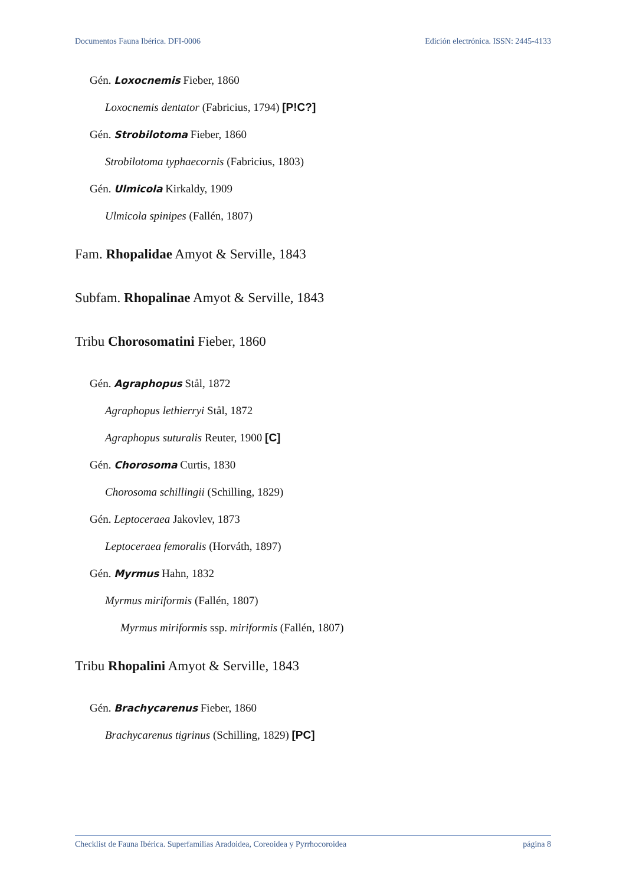Documentos Fauna Ibérica. DFI-0006 Edición electrónica. ISSN: 2445-4133
Gén. Loxocnemis Fieber, 1860
Loxocnemis dentator (Fabricius, 1794) [P!C?]
Gén. Strobilotoma Fieber, 1860
Strobilotoma typhaecornis (Fabricius, 1803)
Gén. Ulmicola Kirkaldy, 1909
Ulmicola spinipes (Fallén, 1807)
Fam. Rhopalidae Amyot & Serville, 1843
Subfam. Rhopalinae Amyot & Serville, 1843
Tribu Chorosomatini Fieber, 1860
Gén. Agraphopus Stål, 1872
Agraphopus lethierryi Stål, 1872
Agraphopus suturalis Reuter, 1900 [C]
Gén. Chorosoma Curtis, 1830
Chorosoma schillingii (Schilling, 1829)
Gén. Leptoceraea Jakovlev, 1873
Leptoceraea femoralis (Horváth, 1897)
Gén. Myrmus Hahn, 1832
Myrmus miriformis (Fallén, 1807)
Myrmus miriformis ssp. miriformis (Fallén, 1807)
Tribu Rhopalini Amyot & Serville, 1843
Gén. Brachycarenus Fieber, 1860
Brachycarenus tigrinus (Schilling, 1829) [PC]
Checklist de Fauna Ibérica. Superfamilias Aradoidea, Coreoidea y Pyrrhocoroidea página 8